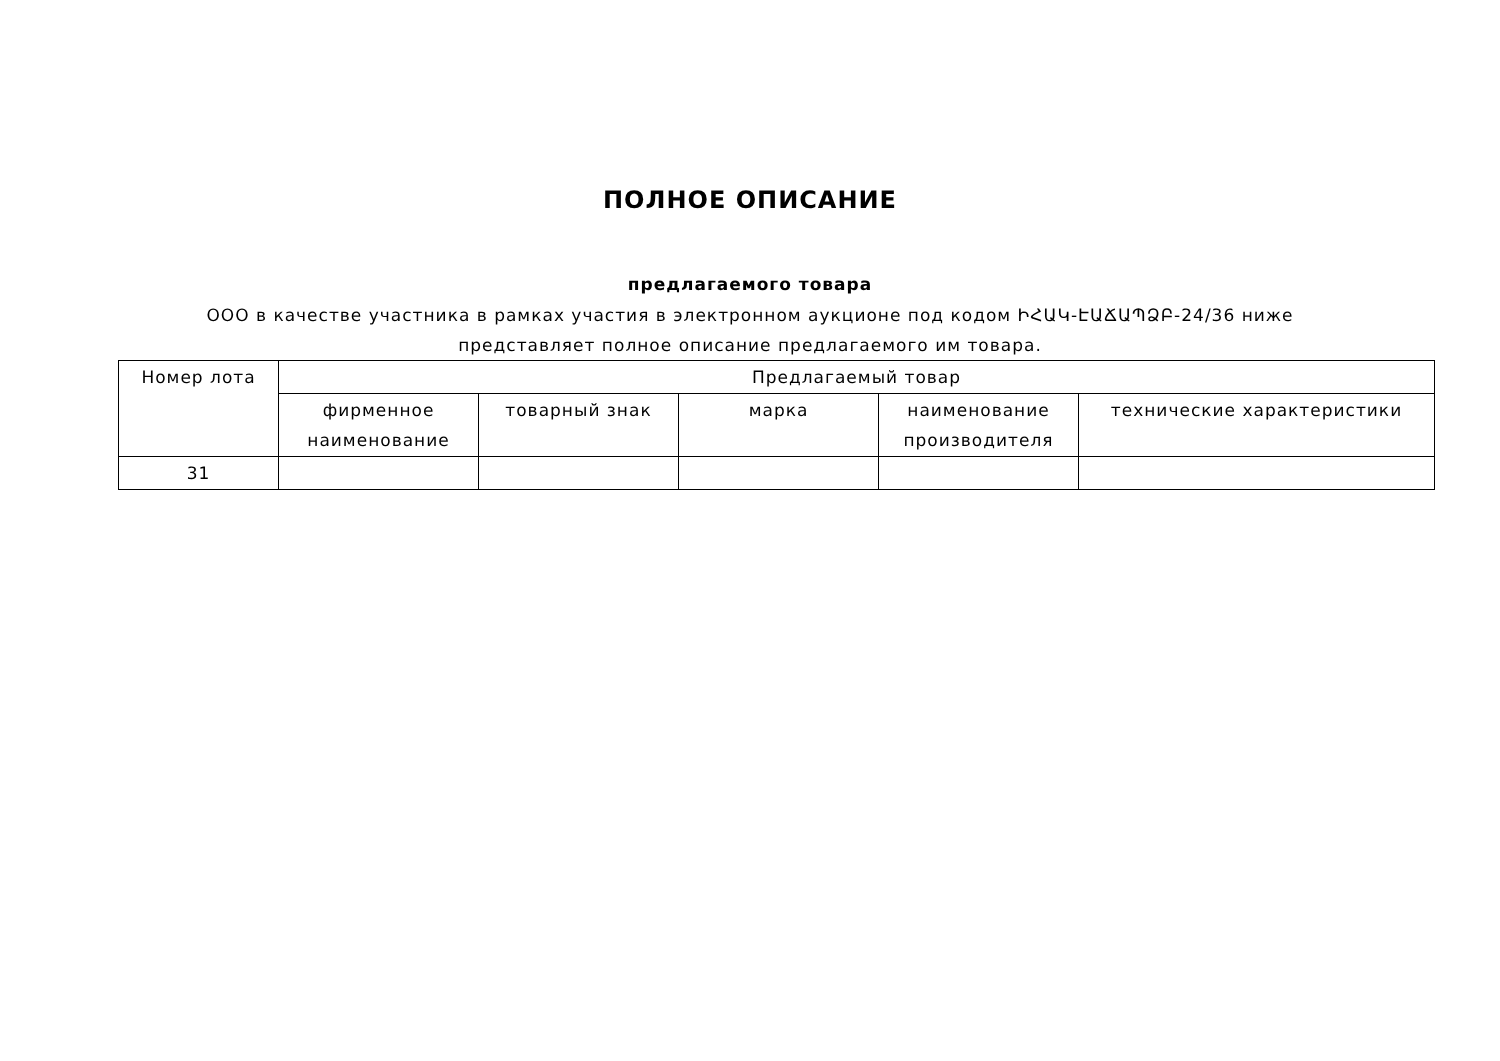ПОЛНОЕ ОПИСАНИЕ
предлагаемого товара
ООО в качестве участника в рамках участия в электронном аукционе под кодом ԻՀԱԿ-ԷԱՃԱՊՁԲ-24/36 ниже представляет полное описание предлагаемого им товара.
| Номер лота | Предлагаемый товар | | | | |
| --- | --- | --- | --- | --- | --- |
| | фирменное наименование | товарный знак | марка | наименование производителя | технические характеристики |
| 31 | | | | | |